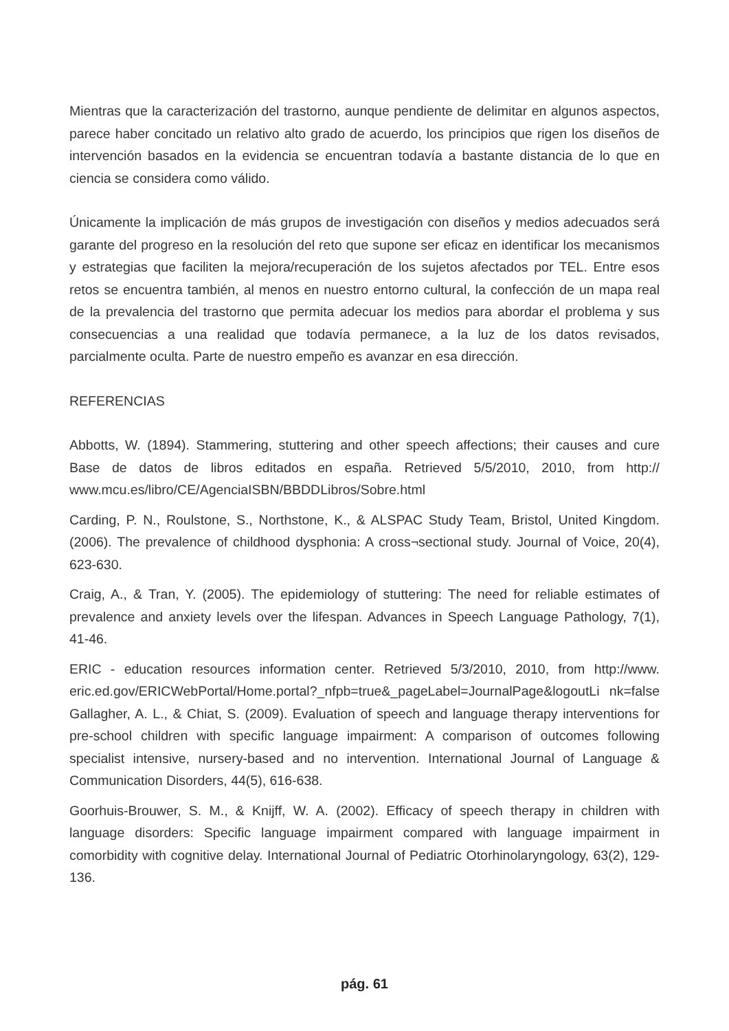Mientras que la caracterización del trastorno, aunque pendiente de delimitar en algunos aspectos, parece haber concitado un relativo alto grado de acuerdo, los principios que rigen los diseños de intervención basados en la evidencia se encuentran todavía a bastante distancia de lo que en ciencia se considera como válido.
Únicamente la implicación de más grupos de investigación con diseños y medios adecuados será garante del progreso en la resolución del reto que supone ser eficaz en identificar los mecanismos y estrategias que faciliten la mejora/recuperación de los sujetos afectados por TEL. Entre esos retos se encuentra también, al menos en nuestro entorno cultural, la confección de un mapa real de la prevalencia del trastorno que permita adecuar los medios para abordar el problema y sus consecuencias a una realidad que todavía permanece, a la luz de los datos revisados, parcialmente oculta. Parte de nuestro empeño es avanzar en esa dirección.
REFERENCIAS
Abbotts, W. (1894). Stammering, stuttering and other speech affections; their causes and cure Base de datos de libros editados en españa. Retrieved 5/5/2010, 2010, from http:// www.mcu.es/libro/CE/AgenciaISBN/BBDDLibros/Sobre.html
Carding, P. N., Roulstone, S., Northstone, K., & ALSPAC Study Team, Bristol, United Kingdom. (2006). The prevalence of childhood dysphonia: A cross¬sectional study. Journal of Voice, 20(4), 623-630.
Craig, A., & Tran, Y. (2005). The epidemiology of stuttering: The need for reliable estimates of prevalence and anxiety levels over the lifespan. Advances in Speech Language Pathology, 7(1), 41-46.
ERIC - education resources information center. Retrieved 5/3/2010, 2010, from http://www. eric.ed.gov/ERICWebPortal/Home.portal?_nfpb=true&_pageLabel=JournalPage&logoutLi nk=false Gallagher, A. L., & Chiat, S. (2009). Evaluation of speech and language therapy interventions for pre-school children with specific language impairment: A comparison of outcomes following specialist intensive, nursery-based and no intervention. International Journal of Language & Communication Disorders, 44(5), 616-638.
Goorhuis-Brouwer, S. M., & Knijff, W. A. (2002). Efficacy of speech therapy in children with language disorders: Specific language impairment compared with language impairment in comorbidity with cognitive delay. International Journal of Pediatric Otorhinolaryngology, 63(2), 129-136.
pág. 61